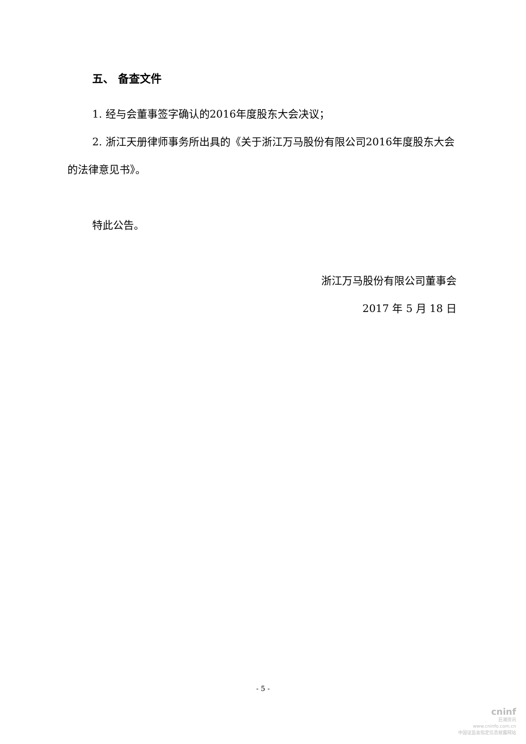五、 备查文件
1. 经与会董事签字确认的2016年度股东大会决议；
2. 浙江天册律师事务所出具的《关于浙江万马股份有限公司2016年度股东大会的法律意见书》。
特此公告。
浙江万马股份有限公司董事会
2017 年 5 月 18 日
- 5 -
cninf
巨潮资讯
www.cninfo.com.cn
中国证监会指定信息披露网站